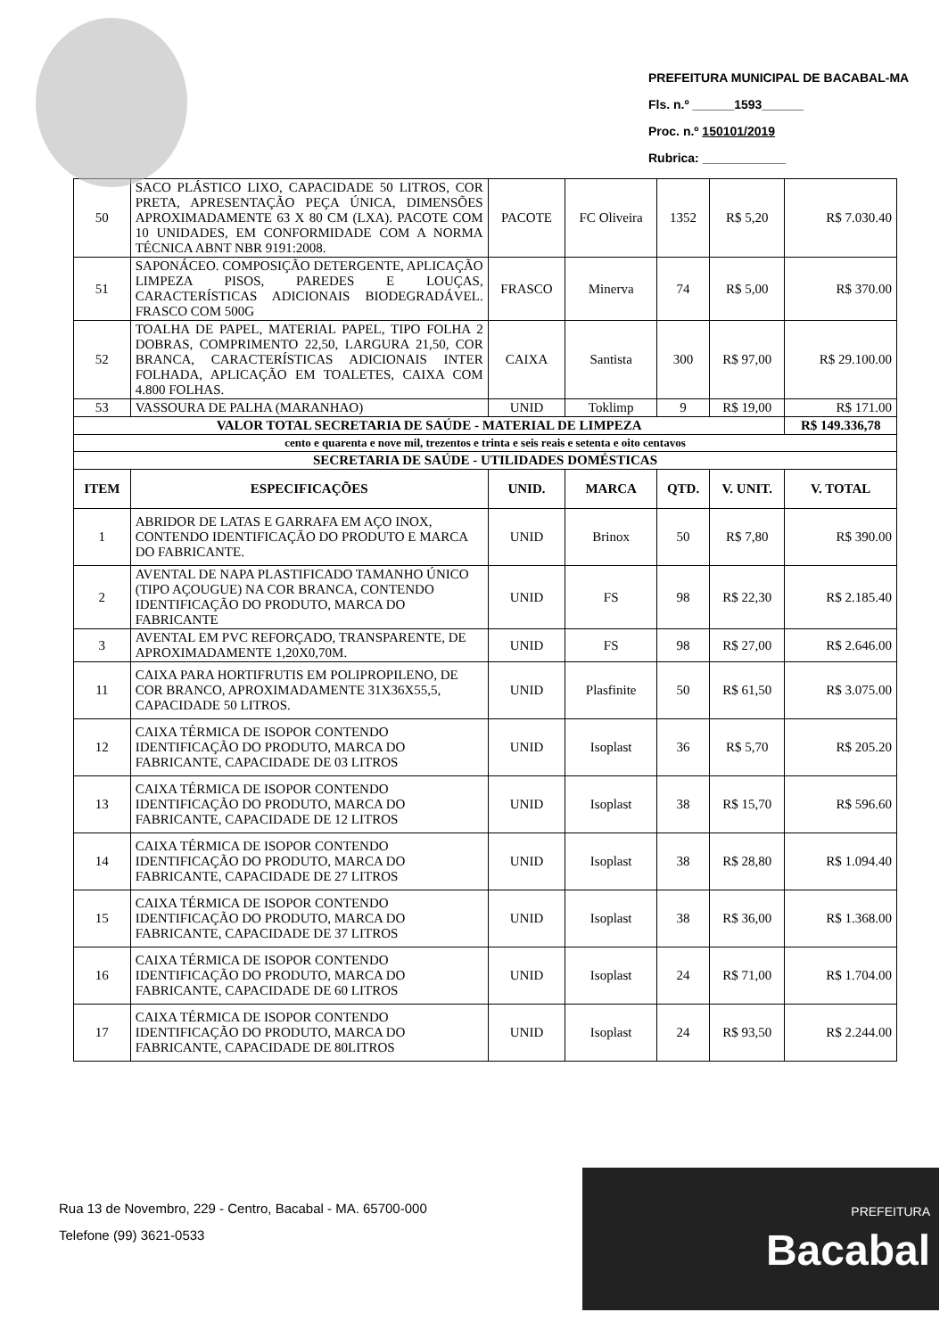PREFEITURA MUNICIPAL DE BACABAL-MA
Fls. n.º ______1593______
Proc. n.º 150101/2019
Rubrica: ____________
| 50 | SACO PLÁSTICO LIXO, CAPACIDADE 50 LITROS, COR PRETA, APRESENTAÇÃO PEÇA ÚNICA, DIMENSÕES APROXIMADAMENTE 63 X 80 CM (LXA). PACOTE COM 10 UNIDADES, EM CONFORMIDADE COM A NORMA TÉCNICA ABNT NBR 9191:2008. | PACOTE | FC Oliveira | 1352 | R$ 5,20 | R$ 7.030.40 |
| 51 | SAPONÁCEO. COMPOSIÇÃO DETERGENTE, APLICAÇÃO LIMPEZA PISOS, PAREDES E LOUÇAS, CARACTERÍSTICAS ADICIONAIS BIODEGRADÁVEL. FRASCO COM 500G | FRASCO | Minerva | 74 | R$ 5,00 | R$ 370.00 |
| 52 | TOALHA DE PAPEL, MATERIAL PAPEL, TIPO FOLHA 2 DOBRAS, COMPRIMENTO 22,50, LARGURA 21,50, COR BRANCA, CARACTERÍSTICAS ADICIONAIS INTER FOLHADA, APLICAÇÃO EM TOALETES, CAIXA COM 4.800 FOLHAS. | CAIXA | Santista | 300 | R$ 97,00 | R$ 29.100.00 |
| 53 | VASSOURA DE PALHA (MARANHAO) | UNID | Toklimp | 9 | R$ 19,00 | R$ 171.00 |
| VALOR TOTAL SECRETARIA DE SAÚDE - MATERIAL DE LIMPEZA | | | | | | R$ 149.336,78 |
| cento e quarenta e nove mil, trezentos e trinta e seis reais e setenta e oito centavos | | | | | | |
| SECRETARIA DE SAÚDE - UTILIDADES DOMÉSTICAS | | | | | | |
| ITEM | ESPECIFICAÇÕES | UNID. | MARCA | QTD. | V. UNIT. | V. TOTAL |
| 1 | ABRIDOR DE LATAS E GARRAFA EM AÇO INOX, CONTENDO IDENTIFICAÇÃO DO PRODUTO E MARCA DO FABRICANTE. | UNID | Brinox | 50 | R$ 7,80 | R$ 390.00 |
| 2 | AVENTAL DE NAPA PLASTIFICADO TAMANHO ÚNICO (TIPO AÇOUGUE) NA COR BRANCA, CONTENDO IDENTIFICAÇÃO DO PRODUTO, MARCA DO FABRICANTE | UNID | FS | 98 | R$ 22,30 | R$ 2.185.40 |
| 3 | AVENTAL EM PVC REFORÇADO, TRANSPARENTE, DE APROXIMADAMENTE 1,20X0,70M. | UNID | FS | 98 | R$ 27,00 | R$ 2.646.00 |
| 11 | CAIXA PARA HORTIFRUTIS EM POLIPROPILENO, DE COR BRANCO, APROXIMADAMENTE 31X36X55,5, CAPACIDADE 50 LITROS. | UNID | Plasfinite | 50 | R$ 61,50 | R$ 3.075.00 |
| 12 | CAIXA TÉRMICA DE ISOPOR CONTENDO IDENTIFICAÇÃO DO PRODUTO, MARCA DO FABRICANTE, CAPACIDADE DE 03 LITROS | UNID | Isoplast | 36 | R$ 5,70 | R$ 205.20 |
| 13 | CAIXA TÉRMICA DE ISOPOR CONTENDO IDENTIFICAÇÃO DO PRODUTO, MARCA DO FABRICANTE, CAPACIDADE DE 12 LITROS | UNID | Isoplast | 38 | R$ 15,70 | R$ 596.60 |
| 14 | CAIXA TÉRMICA DE ISOPOR CONTENDO IDENTIFICAÇÃO DO PRODUTO, MARCA DO FABRICANTE, CAPACIDADE DE 27 LITROS | UNID | Isoplast | 38 | R$ 28,80 | R$ 1.094.40 |
| 15 | CAIXA TÉRMICA DE ISOPOR CONTENDO IDENTIFICAÇÃO DO PRODUTO, MARCA DO FABRICANTE, CAPACIDADE DE 37 LITROS | UNID | Isoplast | 38 | R$ 36,00 | R$ 1.368.00 |
| 16 | CAIXA TÉRMICA DE ISOPOR CONTENDO IDENTIFICAÇÃO DO PRODUTO, MARCA DO FABRICANTE, CAPACIDADE DE 60 LITROS | UNID | Isoplast | 24 | R$ 71,00 | R$ 1.704.00 |
| 17 | CAIXA TÉRMICA DE ISOPOR CONTENDO IDENTIFICAÇÃO DO PRODUTO, MARCA DO FABRICANTE, CAPACIDADE DE 80LITROS | UNID | Isoplast | 24 | R$ 93,50 | R$ 2.244.00 |
Rua 13 de Novembro, 229 - Centro, Bacabal - MA. 65700-000
Telefone (99) 3621-0533
PREFEITURA
Bacabal